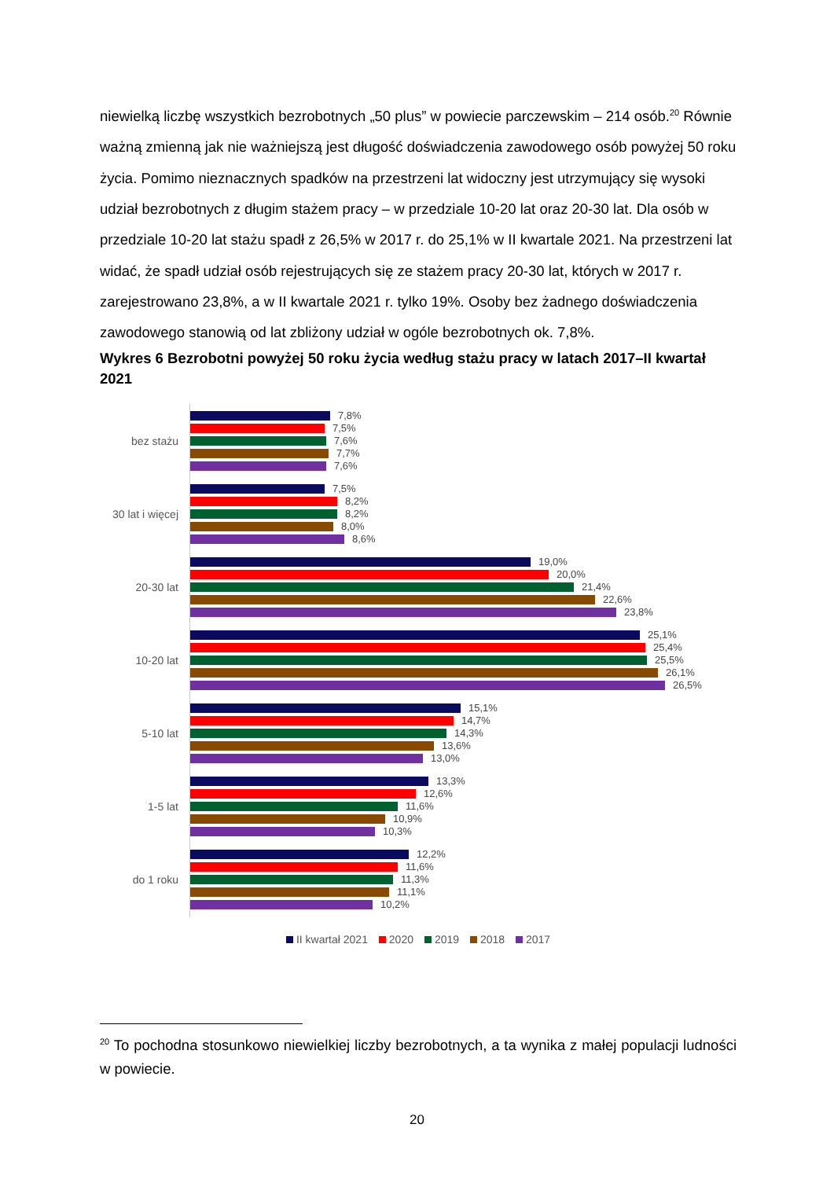niewielką liczbę wszystkich bezrobotnych „50 plus” w powiecie parczewskim – 214 osób.<sup>20</sup> Równie ważną zmienną jak nie ważniejszą jest długość doświadczenia zawodowego osób powyżej 50 roku życia. Pomimo nieznacznych spadków na przestrzeni lat widoczny jest utrzymujący się wysoki udział bezrobotnych z długim stażem pracy – w przedziale 10-20 lat oraz 20-30 lat. Dla osób w przedziale 10-20 lat stażu spadł z 26,5% w 2017 r. do 25,1% w II kwartale 2021. Na przestrzeni lat widać, że spadł udział osób rejestrujących się ze stażem pracy 20-30 lat, których w 2017 r. zarejestrowano 23,8%, a w II kwartale 2021 r. tylko 19%. Osoby bez żadnego doświadczenia zawodowego stanowią od lat zbliżony udział w ogóle bezrobotnych ok. 7,8%.
Wykres 6 Bezrobotni powyżej 50 roku życia według stażu pracy w latach 2017–II kwartał 2021
bez stażu
7,8%
7,5%
7,6%
7,7%
7,6%
30 lat i więcej
7,5%
8,2%
8,2%
8,0%
8,6%
20-30 lat
19,0%
20,0%
21,4%
22,6%
23,8%
10-20 lat
25,1%
25,4%
25,5%
26,1%
26,5%
5-10 lat
15,1%
14,7%
14,3%
13,6%
13,0%
1-5 lat
13,3%
12,6%
11,6%
10,9%
10,3%
do 1 roku
12,2%
11,6%
11,3%
11,1%
10,2%
II kwartał 2021 2020 2019 2018 2017
<sup>20</sup> To pochodna stosunkowo niewielkiej liczby bezrobotnych, a ta wynika z małej populacji ludności w powiecie.
20